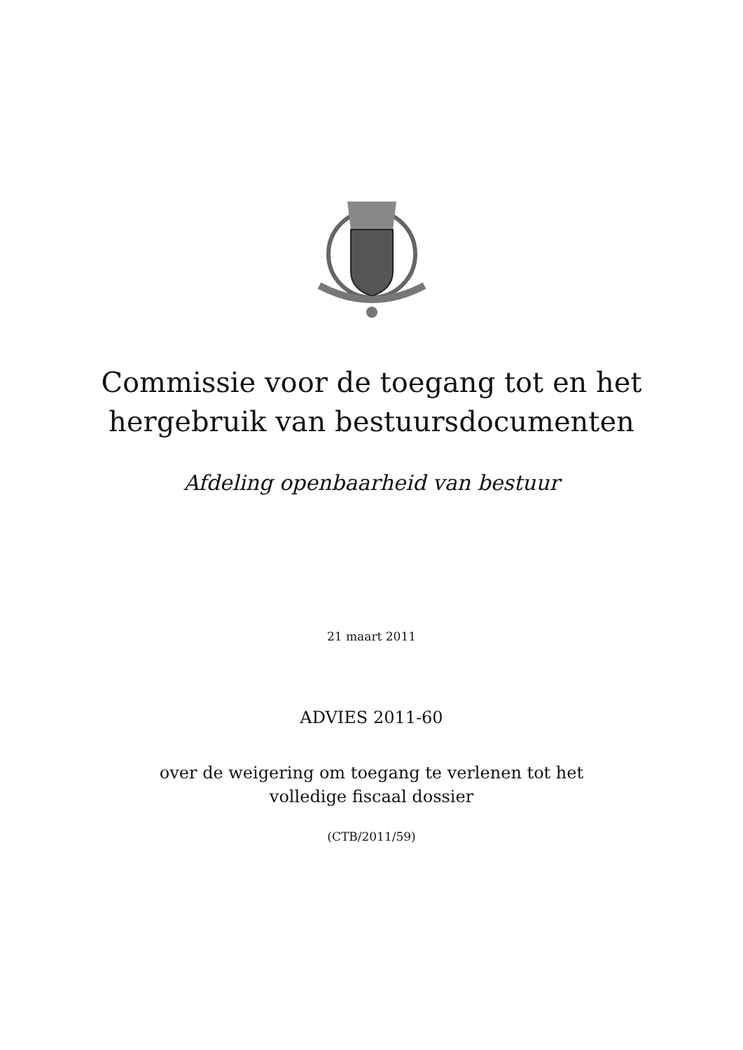Commissie voor de toegang tot en het
hergebruik van bestuursdocumenten
Afdeling openbaarheid van bestuur
21 maart 2011
ADVIES 2011-60
over de weigering om toegang te verlenen tot het
volledige fiscaal dossier
(CTB/2011/59)